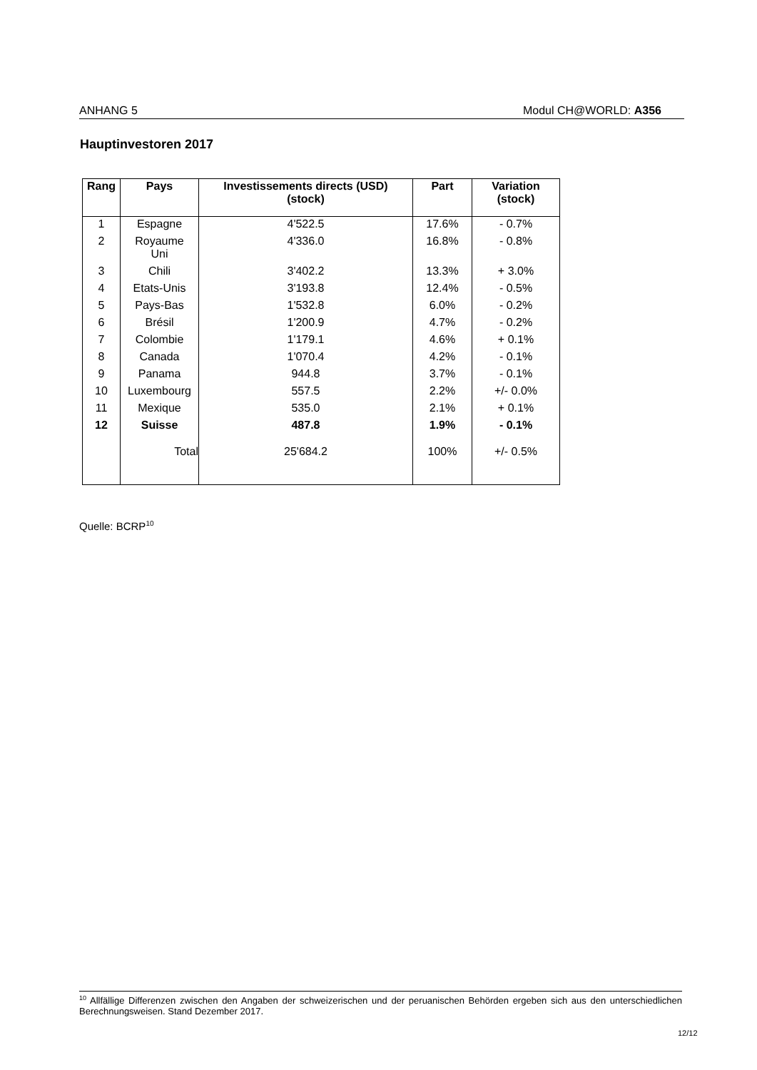ANHANG 5 Modul CH@WORLD: A356
Hauptinvestoren 2017
| Rang | Pays | Investissements directs (USD) (stock) | Part | Variation (stock) |
| --- | --- | --- | --- | --- |
| 1 | Espagne | 4'522.5 | 17.6% | - 0.7% |
| 2 | Royaume Uni | 4'336.0 | 16.8% | - 0.8% |
| 3 | Chili | 3'402.2 | 13.3% | + 3.0% |
| 4 | Etats-Unis | 3'193.8 | 12.4% | - 0.5% |
| 5 | Pays-Bas | 1'532.8 | 6.0% | - 0.2% |
| 6 | Brésil | 1'200.9 | 4.7% | - 0.2% |
| 7 | Colombie | 1'179.1 | 4.6% | + 0.1% |
| 8 | Canada | 1'070.4 | 4.2% | - 0.1% |
| 9 | Panama | 944.8 | 3.7% | - 0.1% |
| 10 | Luxembourg | 557.5 | 2.2% | +/- 0.0% |
| 11 | Mexique | 535.0 | 2.1% | + 0.1% |
| 12 | Suisse | 487.8 | 1.9% | - 0.1% |
| | Total | 25'684.2 | 100% | +/- 0.5% |
Quelle: BCRP<sup>10</sup>
<sup>10</sup> Allfällige Differenzen zwischen den Angaben der schweizerischen und der peruanischen Behörden ergeben sich aus den unterschiedlichen Berechnungsweisen. Stand Dezember 2017.
12/12